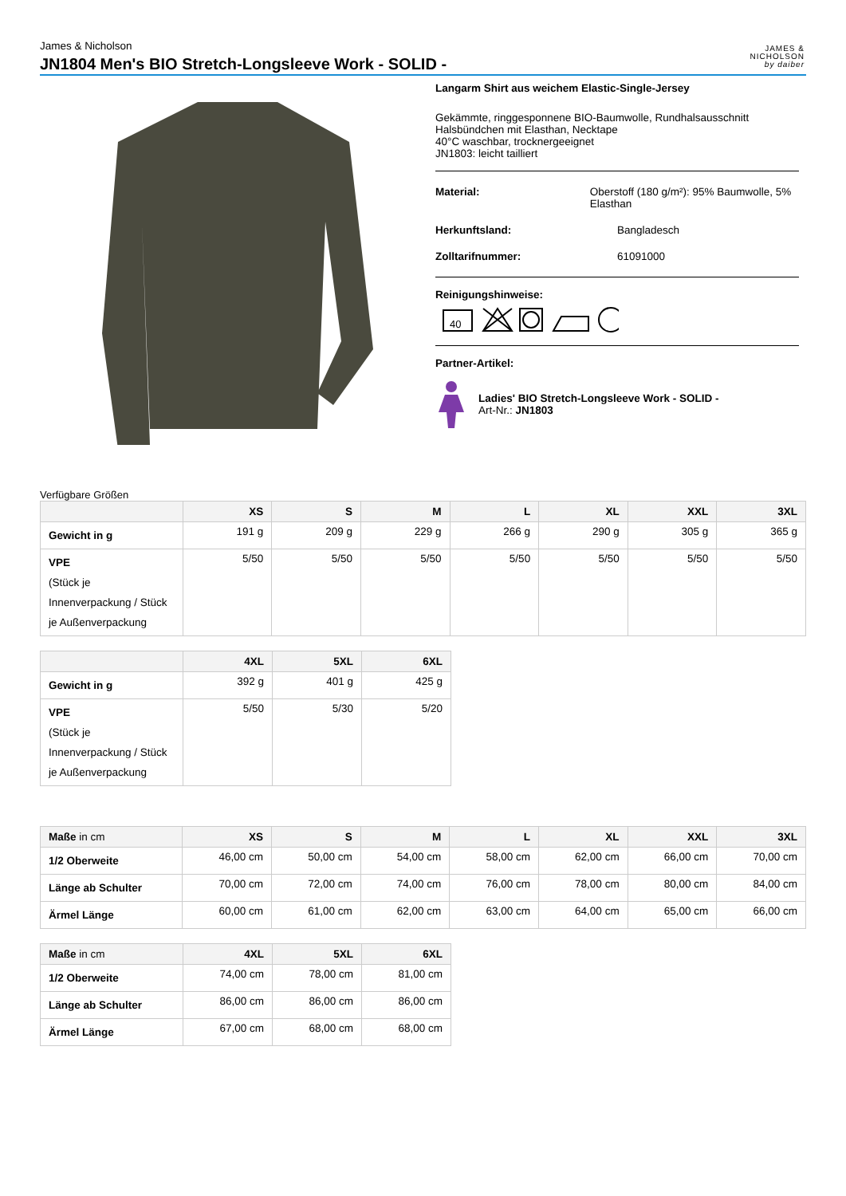James & Nicholson
JN1804 Men's BIO Stretch-Longsleeve Work - SOLID -
JAMES &
NICHOLSON
by daiber
Langarm Shirt aus weichem Elastic-Single-Jersey
Gekämmte, ringgesponnene BIO-Baumwolle, Rundhalsausschnitt
Halsbündchen mit Elasthan, Necktape
40°C waschbar, trocknergeeignet
JN1803: leicht tailliert
Material: Oberstoff (180 g/m²): 95% Baumwolle, 5% Elasthan
Herkunftsland: Bangladesch
Zolltarifnummer: 61091000
Reinigungshinweise:
40
Partner-Artikel:
Ladies' BIO Stretch-Longsleeve Work - SOLID -
Art-Nr.: JN1803
Verfügbare Größen
| | XS | S | M | L | XL | XXL | 3XL |
| --- | --- | --- | --- | --- | --- | --- | --- |
| Gewicht in g | 191 g | 209 g | 229 g | 266 g | 290 g | 305 g | 365 g |
| VPE (Stück je Innenverpackung / Stück je Außenverpackung | 5/50 | 5/50 | 5/50 | 5/50 | 5/50 | 5/50 | 5/50 |
| | 4XL | 5XL | 6XL |
| --- | --- | --- | --- |
| Gewicht in g | 392 g | 401 g | 425 g |
| VPE (Stück je Innenverpackung / Stück je Außenverpackung | 5/50 | 5/30 | 5/20 |
| Maße in cm | XS | S | M | L | XL | XXL | 3XL |
| --- | --- | --- | --- | --- | --- | --- | --- |
| 1/2 Oberweite | 46,00 cm | 50,00 cm | 54,00 cm | 58,00 cm | 62,00 cm | 66,00 cm | 70,00 cm |
| Länge ab Schulter | 70,00 cm | 72,00 cm | 74,00 cm | 76,00 cm | 78,00 cm | 80,00 cm | 84,00 cm |
| Ärmel Länge | 60,00 cm | 61,00 cm | 62,00 cm | 63,00 cm | 64,00 cm | 65,00 cm | 66,00 cm |
| Maße in cm | 4XL | 5XL | 6XL |
| --- | --- | --- | --- |
| 1/2 Oberweite | 74,00 cm | 78,00 cm | 81,00 cm |
| Länge ab Schulter | 86,00 cm | 86,00 cm | 86,00 cm |
| Ärmel Länge | 67,00 cm | 68,00 cm | 68,00 cm |